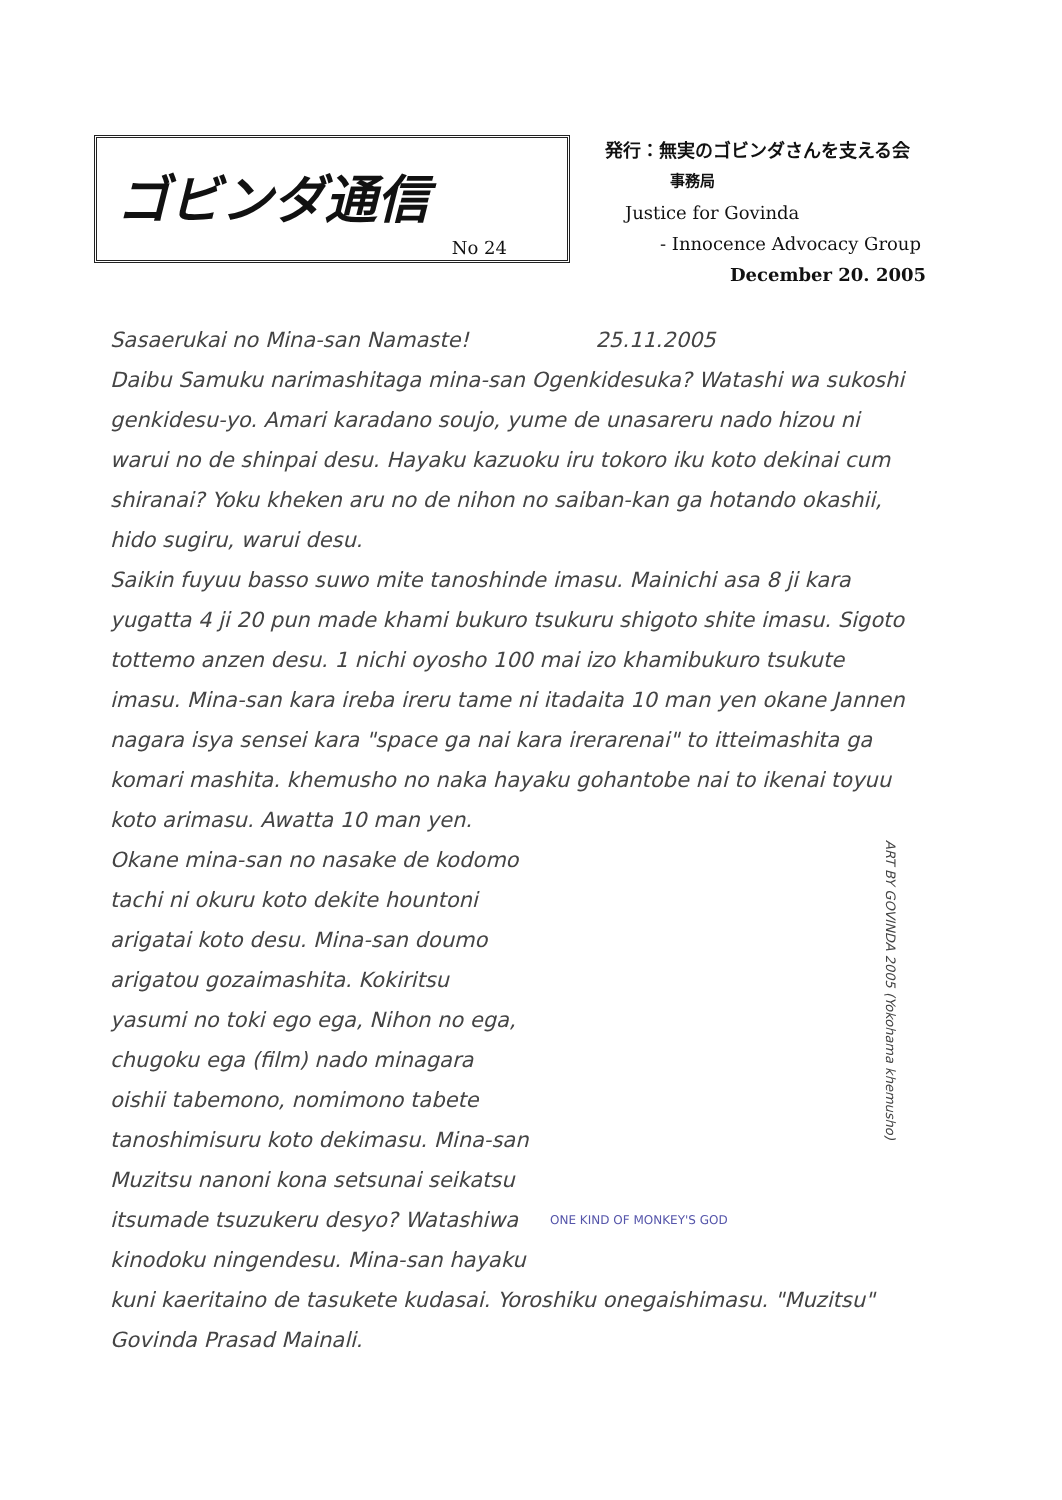ゴビンダ通信
No 24
発行：無実のゴビンダさんを支える会
事務局
Justice for Govinda
- Innocence Advocacy Group
December 20. 2005
Sasaerukai no Mina-san Namaste! 25.11.2005
Daibu Samuku narimashitaga mina-san Ogenkidesuka? Watashi wa sukoshi genkidesu-yo. Amari karadano soujo, yume de unasareru nado hizou ni warui no de shinpai desu. Hayaku kazuoku iru tokoro iku koto dekinai cum shiranai? Yoku kheken aru no de nihon no saiban-kan ga hotando okashii, hido sugiru, warui desu.
Saikin fuyuu basso suwo mite tanoshinde imasu. Mainichi asa 8 ji kara yugatta 4 ji 20 pun made khami bukuro tsukuru shigoto shite imasu. Sigoto tottemo anzen desu. 1 nichi oyosho 100 mai izo khamibukuro tsukute imasu. Mina-san kara ireba ireru tame ni itadaita 10 man yen okane Jannen nagara isya sensei kara "space ga nai kara irerarenai" to itteimashita ga komari mashita. khemusho no naka hayaku gohantobe nai to ikenai toyuu koto arimasu. Awatta 10 man yen.
ART BY GOVINDA 2005 (Yokohama khemusho)
ONE KIND OF MONKEY'S GOD
Okane mina-san no nasake de kodomo tachi ni okuru koto dekite hountoni arigatai koto desu. Mina-san doumo arigatou gozaimashita. Kokiritsu yasumi no toki ego ega, Nihon no ega, chugoku ega (film) nado minagara oishii tabemono, nomimono tabete tanoshimisuru koto dekimasu. Mina-san Muzitsu nanoni kona setsunai seikatsu itsumade tsuzukeru desyo? Watashiwa kinodoku ningendesu. Mina-san hayaku kuni kaeritaino de tasukete kudasai. Yoroshiku onegaishimasu. "Muzitsu" Govinda Prasad Mainali.